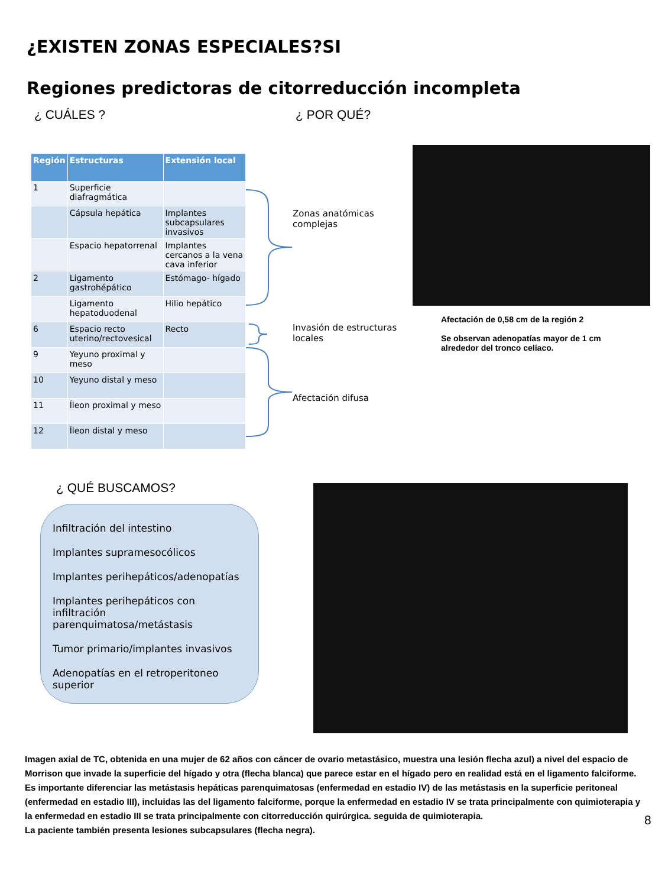¿EXISTEN ZONAS ESPECIALES?SI
Regiones predictoras de citorreducción incompleta
¿ CUÁLES ? ¿ POR QUÉ?
| Región | Estructuras | Extensión local |
| --- | --- | --- |
| 1 | Superficie diafragmática | |
| | Cápsula hepática | Implantes subcapsulares invasivos |
| | Espacio hepatorrenal | Implantes cercanos a la vena cava inferior |
| 2 | Ligamento gastrohépático | Estómago- hígado |
| | Ligamento hepatoduodenal | Hilio hepático |
| 6 | Espacio recto uterino/rectovesical | Recto |
| 9 | Yeyuno proximal y meso | |
| 10 | Yeyuno distal y meso | |
| 11 | Íleon proximal y meso | |
| 12 | Íleon distal y meso | |
Zonas anatómicas
complejas
Invasión de estructuras
locales
Afectación difusa
Afectación de 0,58 cm de la región 2
Se observan adenopatías mayor de 1 cm
alrededor del tronco celíaco.
¿ QUÉ BUSCAMOS?
Infiltración del intestino
Implantes supramesocólicos
Implantes perihepáticos/adenopatías
Implantes perihepáticos con infiltración parenquimatosa/metástasis
Tumor primario/implantes invasivos
Adenopatías en el retroperitoneo superior
Imagen axial de TC, obtenida en una mujer de 62 años con cáncer de ovario metastásico, muestra una lesión flecha azul) a nivel del espacio de Morrison que invade la superficie del hígado y otra (flecha blanca) que parece estar en el hígado pero en realidad está en el ligamento falciforme.
Es importante diferenciar las metástasis hepáticas parenquimatosas (enfermedad en estadio IV) de las metástasis en la superficie peritoneal (enfermedad en estadio III), incluidas las del ligamento falciforme, porque la enfermedad en estadio IV se trata principalmente con quimioterapia y la enfermedad en estadio III se trata principalmente con citorreducción quirúrgica. seguida de quimioterapia.
La paciente también presenta lesiones subcapsulares (flecha negra).
8